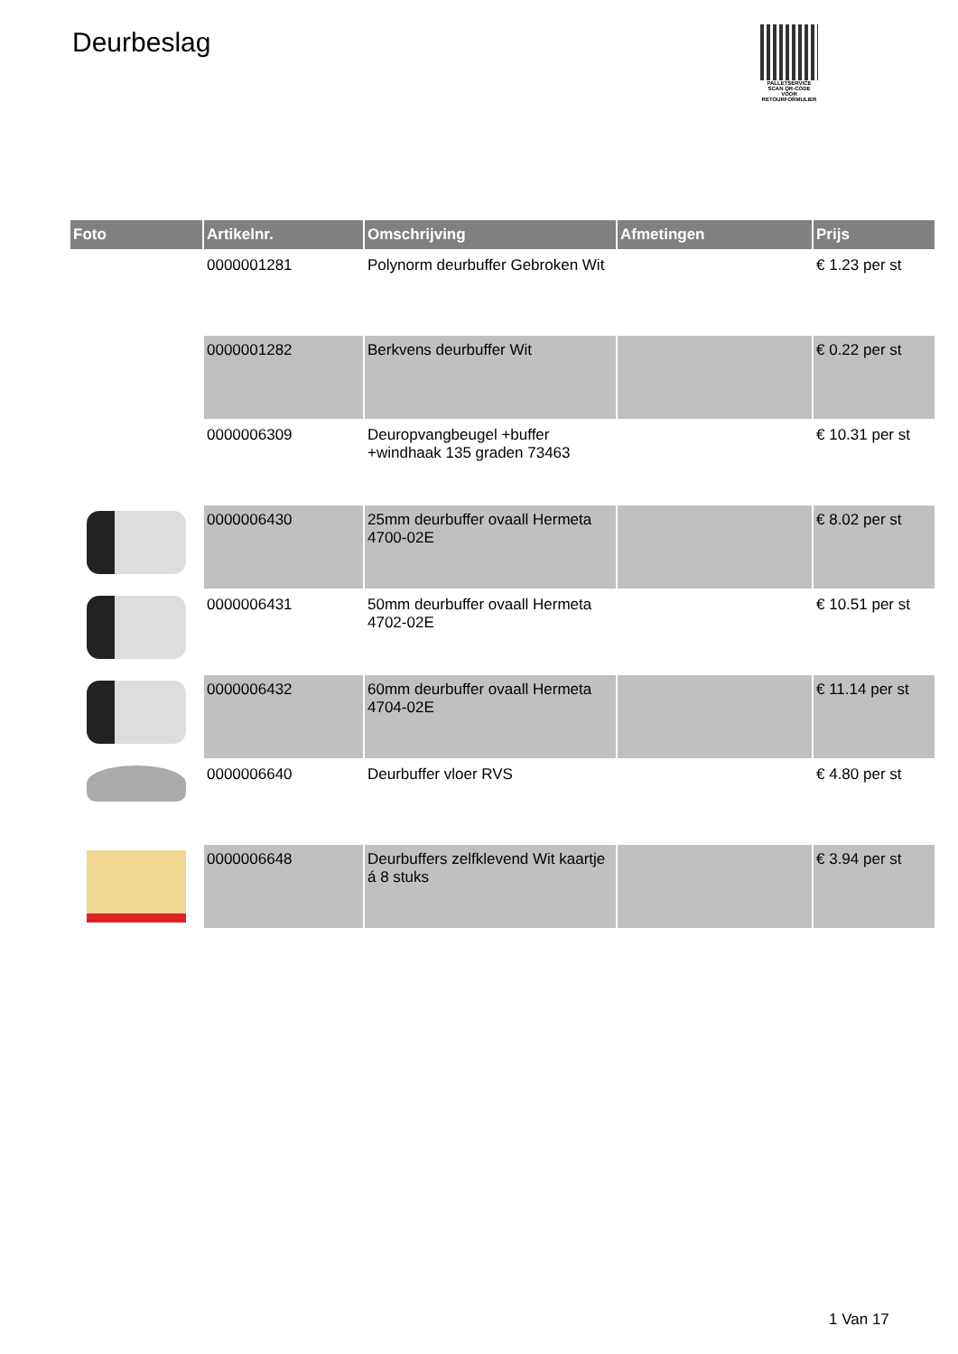Deurbeslag
PALLETSERVICE
SCAN QR-CODE VOOR RETOURFORMULIER
| Foto | Artikelnr. | Omschrijving | Afmetingen | Prijs |
| --- | --- | --- | --- | --- |
| | 0000001281 | Polynorm deurbuffer Gebroken Wit | | € 1.23 per st |
| | 0000001282 | Berkvens deurbuffer Wit | | € 0.22 per st |
| | 0000006309 | Deuropvangbeugel +buffer +windhaak 135 graden 73463 | | € 10.31 per st |
| | 0000006430 | 25mm deurbuffer ovaall Hermeta 4700-02E | | € 8.02 per st |
| | 0000006431 | 50mm deurbuffer ovaall Hermeta 4702-02E | | € 10.51 per st |
| | 0000006432 | 60mm deurbuffer ovaall Hermeta 4704-02E | | € 11.14 per st |
| | 0000006640 | Deurbuffer vloer RVS | | € 4.80 per st |
| | 0000006648 | Deurbuffers zelfklevend Wit kaartje á 8 stuks | | € 3.94 per st |
1 Van 17